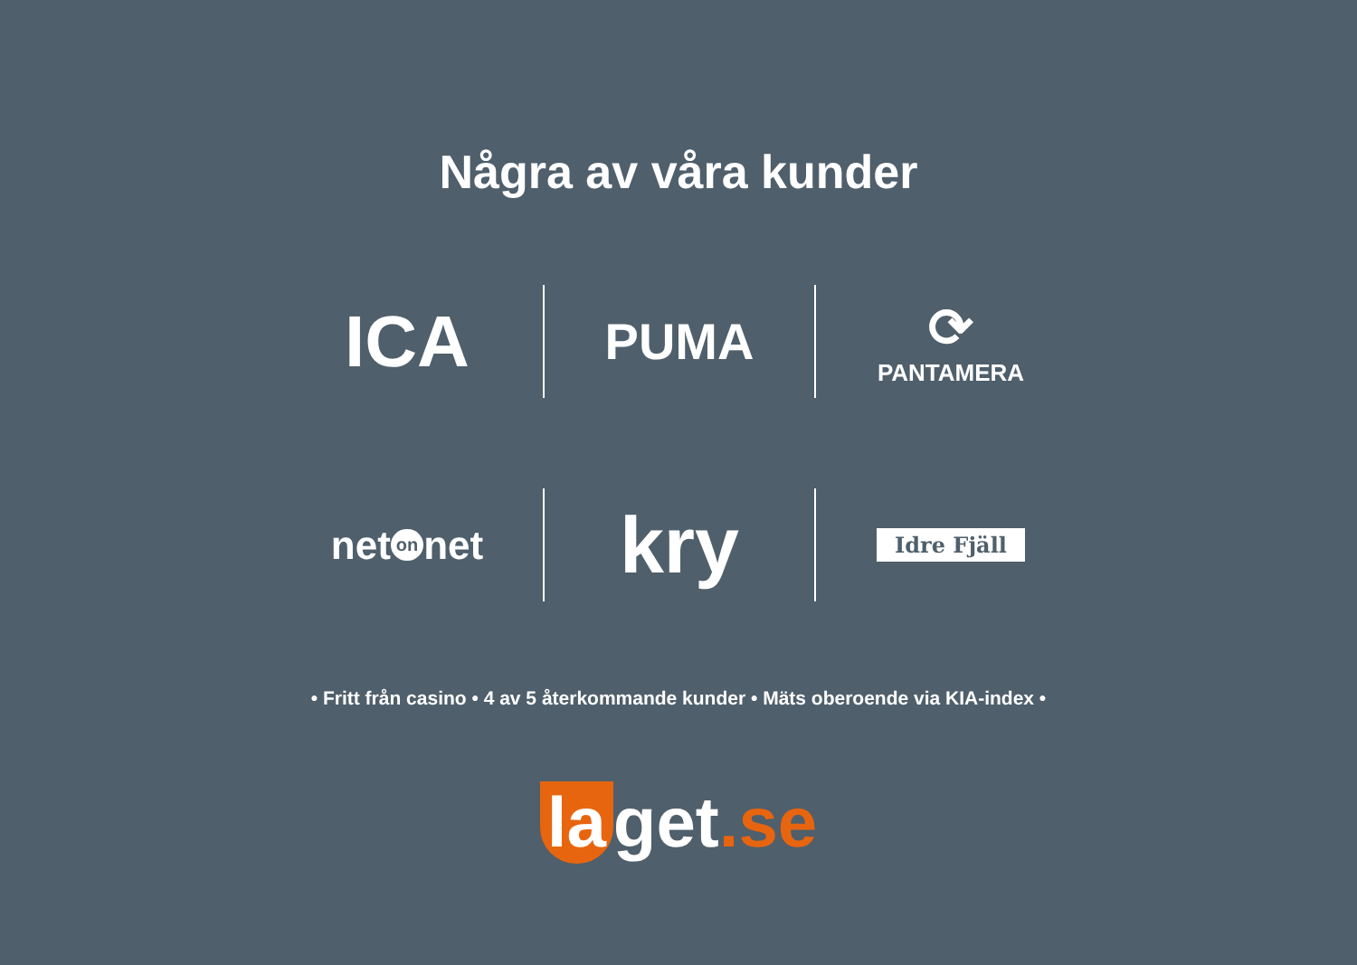Några av våra kunder
ICA
PUMA
⟳
PANTAMERA
net on net
kry
Idre Fjäll
• Fritt från casino • 4 av 5 återkommande kunder • Mäts oberoende via KIA-index •
la get.se